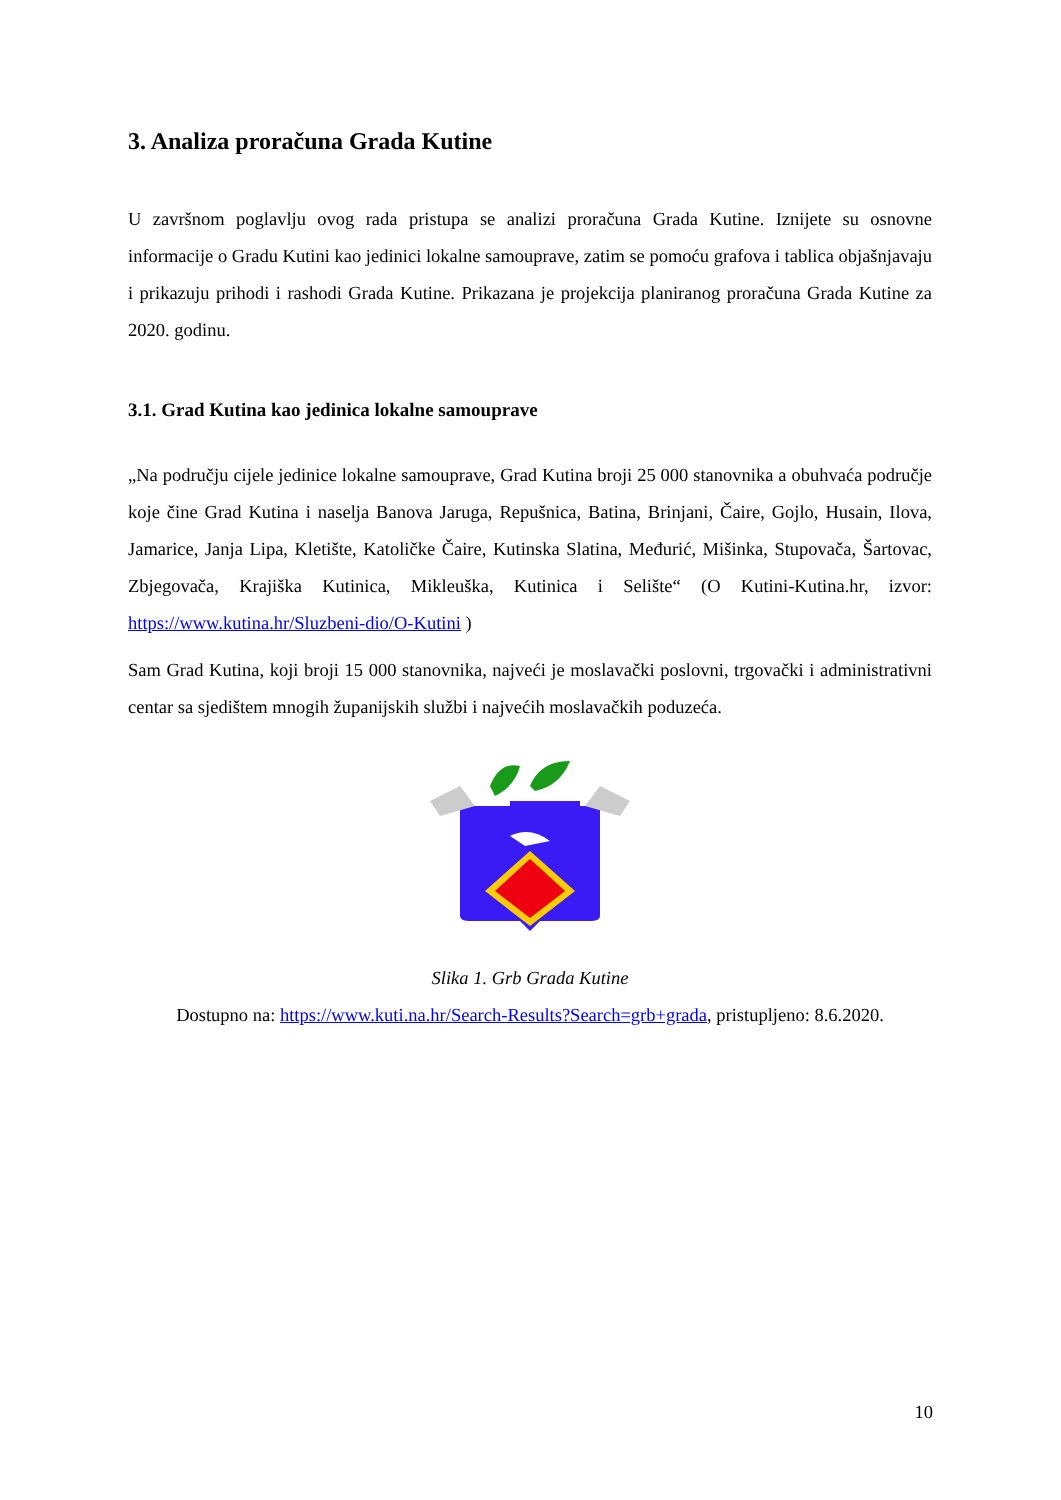3. Analiza proračuna Grada Kutine
U završnom poglavlju ovog rada pristupa se analizi proračuna Grada Kutine. Iznijete su osnovne informacije o Gradu Kutini kao jedinici lokalne samouprave, zatim se pomoću grafova i tablica objašnjavaju i prikazuju prihodi i rashodi Grada Kutine. Prikazana je projekcija planiranog proračuna Grada Kutine za 2020. godinu.
3.1. Grad Kutina kao jedinica lokalne samouprave
„Na području cijele jedinice lokalne samouprave, Grad Kutina broji 25 000 stanovnika a obuhvaća područje koje čine Grad Kutina i naselja Banova Jaruga, Repušnica, Batina, Brinjani, Čaire, Gojlo, Husain, Ilova, Jamarice, Janja Lipa, Kletište, Katoličke Čaire, Kutinska Slatina, Međurić, Mišinka, Stupovača, Šartovac, Zbjegovača, Krajiška Kutinica, Mikleuška, Kutinica i Selište“ (O Kutini-Kutina.hr, izvor: https://www.kutina.hr/Sluzbeni-dio/O-Kutini )
Sam Grad Kutina, koji broji 15 000 stanovnika, najveći je moslavački poslovni, trgovački i administrativni centar sa sjedištem mnogih županijskih službi i najvećih moslavačkih poduzeća.
Slika 1. Grb Grada Kutine
Dostupno na: https://www.kuti.na.hr/Search-Results?Search=grb+grada, pristupljeno: 8.6.2020.
10